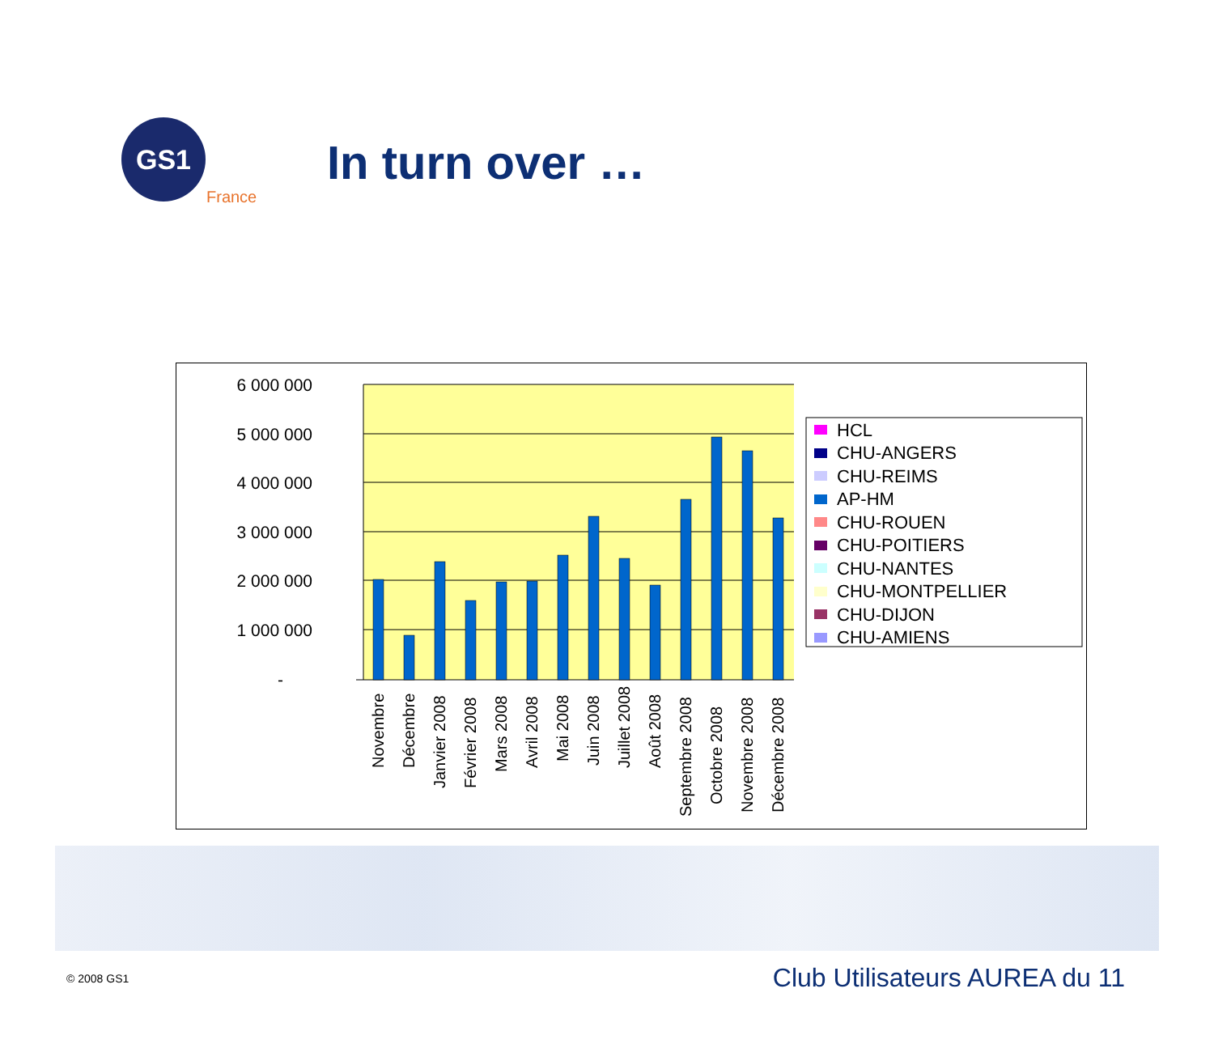GS1
France
In turn over …
6 000 000
5 000 000
4 000 000
3 000 000
2 000 000
1 000 000
-
Novembre
Décembre
Janvier 2008
Février 2008
Mars 2008
Avril 2008
Mai 2008
Juin 2008
Juillet 2008
Août 2008
Septembre 2008
Octobre 2008
Novembre 2008
Décembre 2008
HCL
CHU-ANGERS
CHU-REIMS
AP-HM
CHU-ROUEN
CHU-POITIERS
CHU-NANTES
CHU-MONTPELLIER
CHU-DIJON
CHU-AMIENS
© 2008 GS1 Club Utilisateurs AUREA du 11